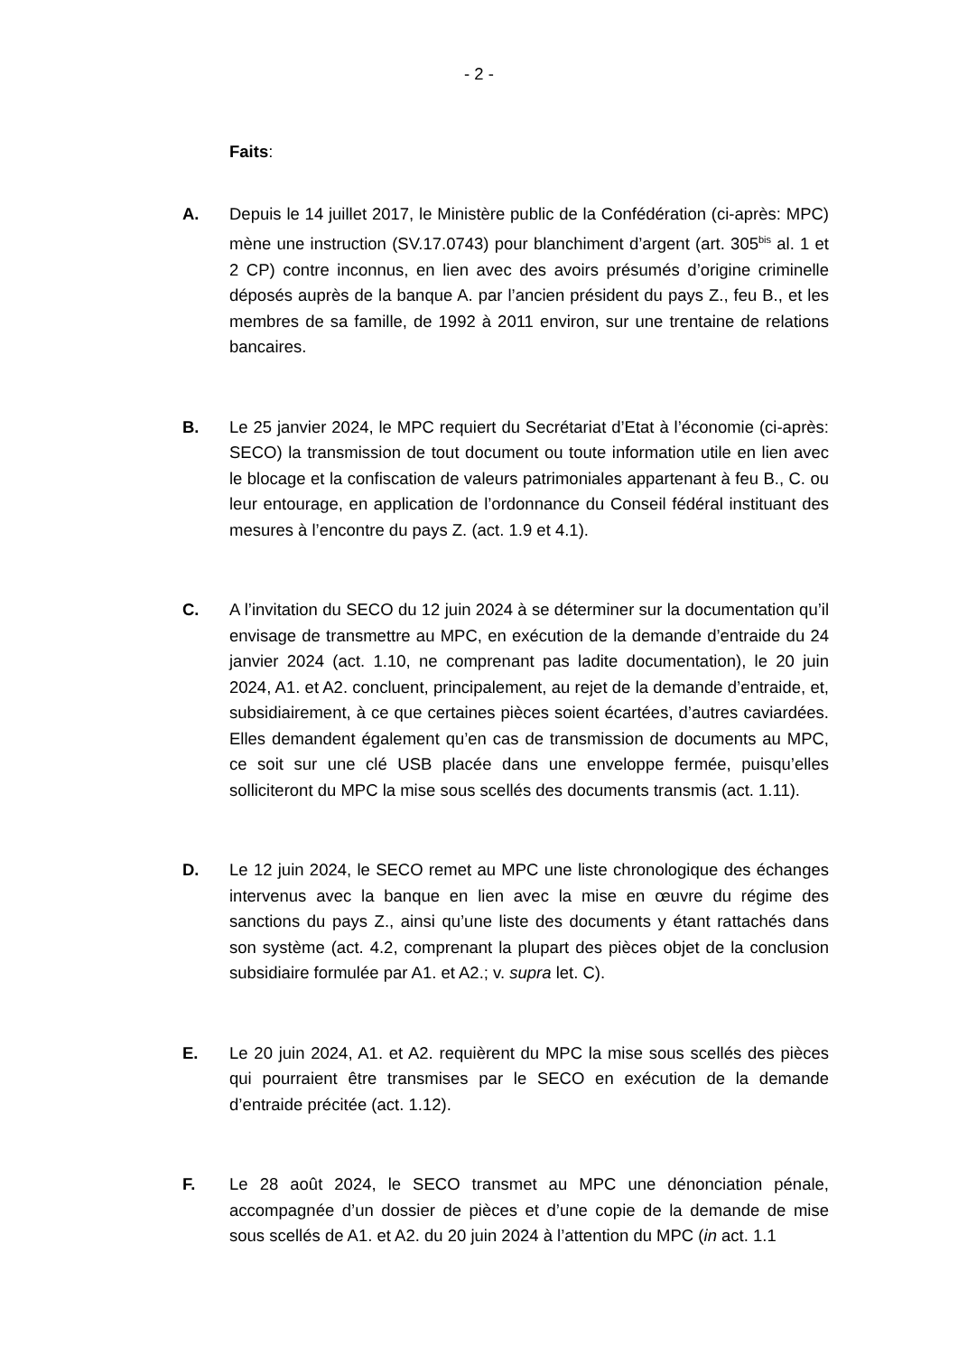- 2 -
Faits:
A. Depuis le 14 juillet 2017, le Ministère public de la Confédération (ci-après: MPC) mène une instruction (SV.17.0743) pour blanchiment d’argent (art. 305<sup>bis</sup> al. 1 et 2 CP) contre inconnus, en lien avec des avoirs présumés d’origine criminelle déposés auprès de la banque A. par l’ancien président du pays Z., feu B., et les membres de sa famille, de 1992 à 2011 environ, sur une trentaine de relations bancaires.
B. Le 25 janvier 2024, le MPC requiert du Secrétariat d’Etat à l’économie (ci-après: SECO) la transmission de tout document ou toute information utile en lien avec le blocage et la confiscation de valeurs patrimoniales appartenant à feu B., C. ou leur entourage, en application de l’ordonnance du Conseil fédéral instituant des mesures à l’encontre du pays Z. (act. 1.9 et 4.1).
C. A l’invitation du SECO du 12 juin 2024 à se déterminer sur la documentation qu’il envisage de transmettre au MPC, en exécution de la demande d’entraide du 24 janvier 2024 (act. 1.10, ne comprenant pas ladite documentation), le 20 juin 2024, A1. et A2. concluent, principalement, au rejet de la demande d’entraide, et, subsidiairement, à ce que certaines pièces soient écartées, d’autres caviardées. Elles demandent également qu’en cas de transmission de documents au MPC, ce soit sur une clé USB placée dans une enveloppe fermée, puisqu’elles solliciteront du MPC la mise sous scellés des documents transmis (act. 1.11).
D. Le 12 juin 2024, le SECO remet au MPC une liste chronologique des échanges intervenus avec la banque en lien avec la mise en œuvre du régime des sanctions du pays Z., ainsi qu’une liste des documents y étant rattachés dans son système (act. 4.2, comprenant la plupart des pièces objet de la conclusion subsidiaire formulée par A1. et A2.; v. supra let. C).
E. Le 20 juin 2024, A1. et A2. requièrent du MPC la mise sous scellés des pièces qui pourraient être transmises par le SECO en exécution de la demande d’entraide précitée (act. 1.12).
F. Le 28 août 2024, le SECO transmet au MPC une dénonciation pénale, accompagnée d’un dossier de pièces et d’une copie de la demande de mise sous scellés de A1. et A2. du 20 juin 2024 à l’attention du MPC (in act. 1.1